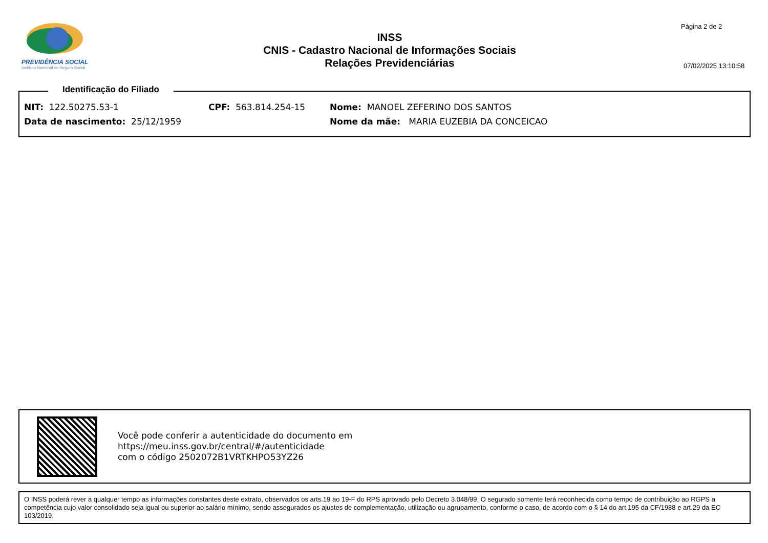PREVIDÊNCIA SOCIAL
Instituto Nacional do Seguro Social
INSS
CNIS - Cadastro Nacional de Informações Sociais
Relações Previdenciárias
Página 2 de 2
07/02/2025 13:10:58
Identificação do Filiado
NIT: 122.50275.53-1 CPF: 563.814.254-15 Nome: MANOEL ZEFERINO DOS SANTOS
Data de nascimento: 25/12/1959 Nome da mãe: MARIA EUZEBIA DA CONCEICAO
Você pode conferir a autenticidade do documento em
https://meu.inss.gov.br/central/#/autenticidade
com o código 2502072B1VRTKHPO53YZ26
O INSS poderá rever a qualquer tempo as informações constantes deste extrato, observados os arts.19 ao 19-F do RPS aprovado pelo Decreto 3.048/99. O segurado somente terá reconhecida como tempo de contribuição ao RGPS a competência cujo valor consolidado seja igual ou superior ao salário mínimo, sendo assegurados os ajustes de complementação, utilização ou agrupamento, conforme o caso, de acordo com o § 14 do art.195 da CF/1988 e art.29 da EC 103/2019.